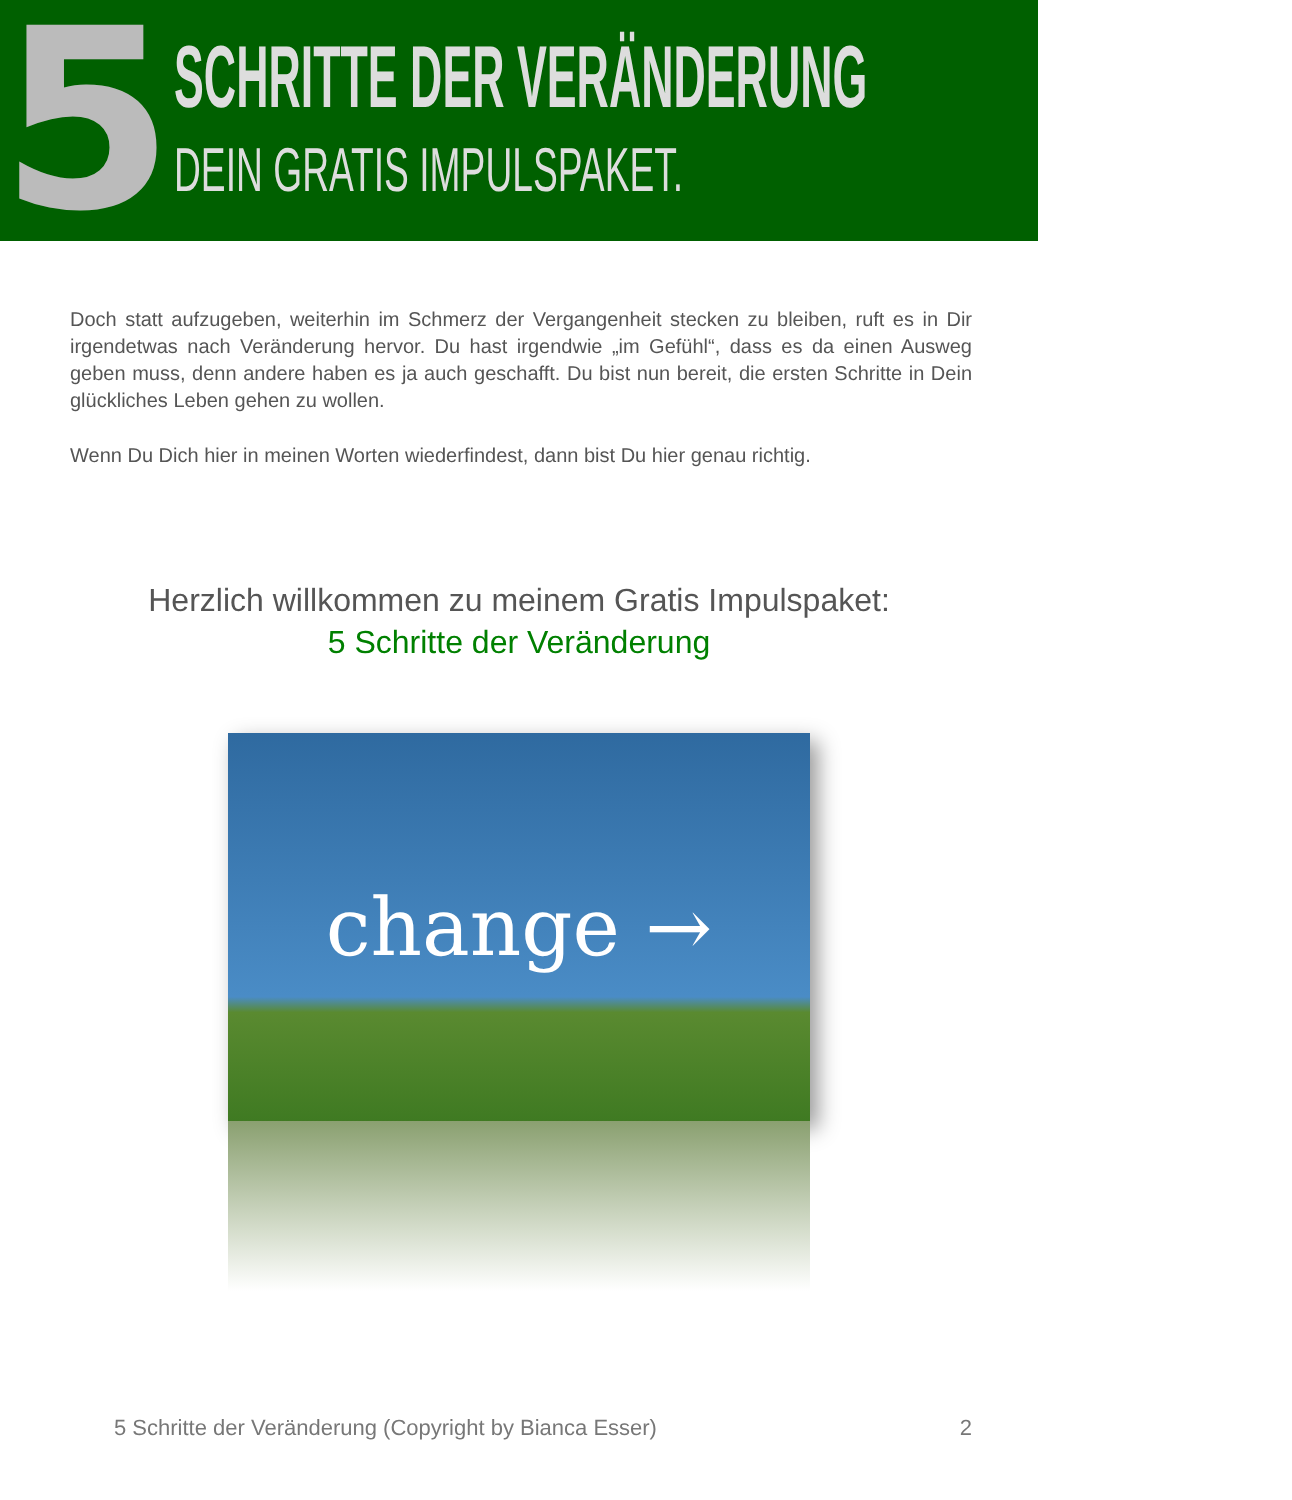5
SCHRITTE DER VERÄNDERUNG
DEIN GRATIS IMPULSPAKET.
Doch statt aufzugeben, weiterhin im Schmerz der Vergangenheit stecken zu bleiben, ruft es in Dir irgendetwas nach Veränderung hervor. Du hast irgendwie „im Gefühl“, dass es da einen Ausweg geben muss, denn andere haben es ja auch geschafft. Du bist nun bereit, die ersten Schritte in Dein glückliches Leben gehen zu wollen.
Wenn Du Dich hier in meinen Worten wiederfindest, dann bist Du hier genau richtig.
Herzlich willkommen zu meinem Gratis Impulspaket:
5 Schritte der Veränderung
change →
5 Schritte der Veränderung (Copyright by Bianca Esser) 2